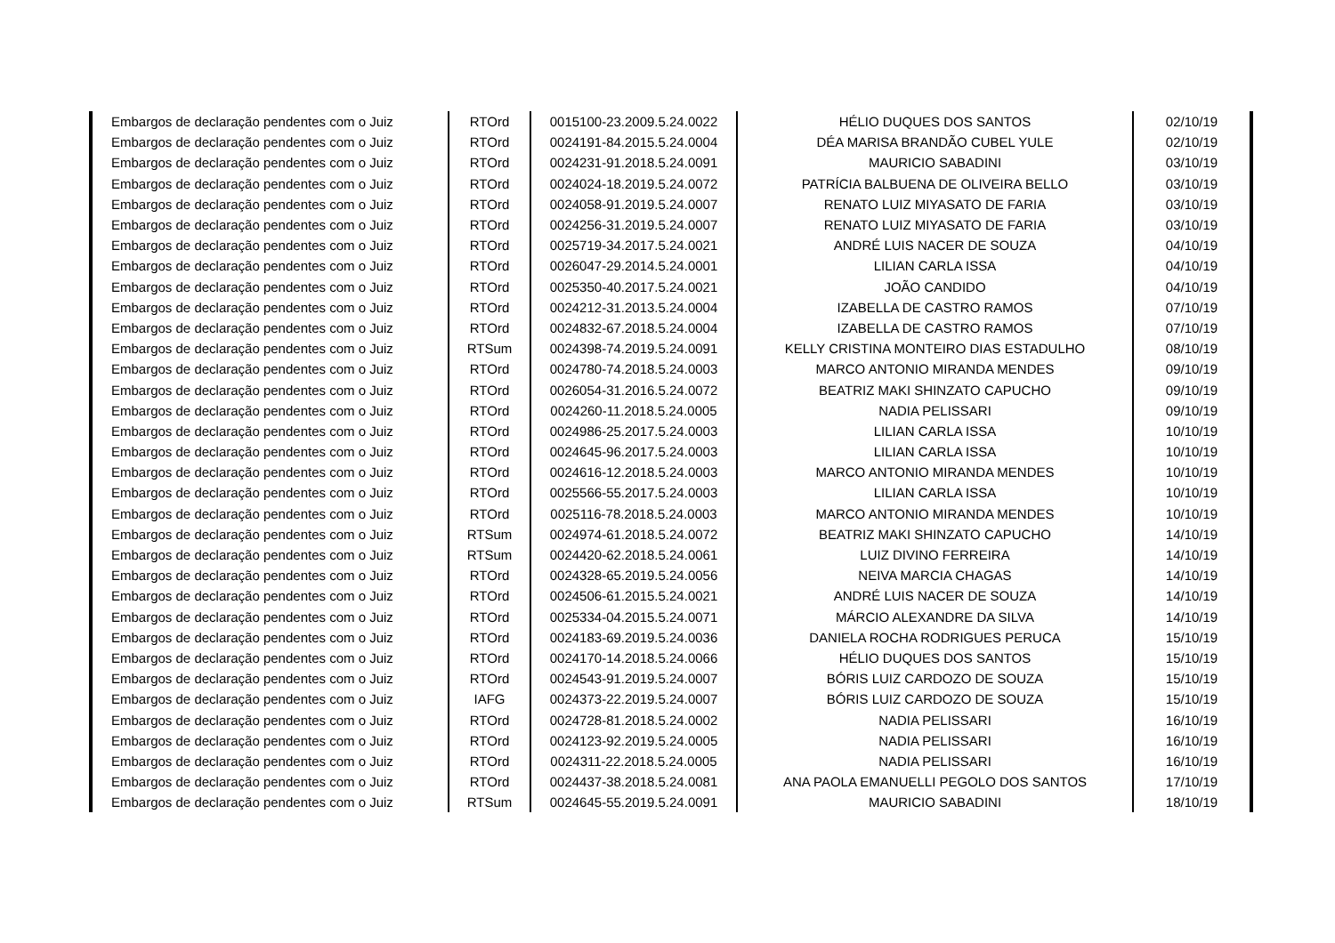| Embargos de declaração pendentes com o Juiz | RTOrd | 0015100-23.2009.5.24.0022 | HÉLIO DUQUES DOS SANTOS | 02/10/19 |
| Embargos de declaração pendentes com o Juiz | RTOrd | 0024191-84.2015.5.24.0004 | DÉA MARISA BRANDÃO CUBEL YULE | 02/10/19 |
| Embargos de declaração pendentes com o Juiz | RTOrd | 0024231-91.2018.5.24.0091 | MAURICIO SABADINI | 03/10/19 |
| Embargos de declaração pendentes com o Juiz | RTOrd | 0024024-18.2019.5.24.0072 | PATRÍCIA BALBUENA DE OLIVEIRA BELLO | 03/10/19 |
| Embargos de declaração pendentes com o Juiz | RTOrd | 0024058-91.2019.5.24.0007 | RENATO LUIZ MIYASATO DE FARIA | 03/10/19 |
| Embargos de declaração pendentes com o Juiz | RTOrd | 0024256-31.2019.5.24.0007 | RENATO LUIZ MIYASATO DE FARIA | 03/10/19 |
| Embargos de declaração pendentes com o Juiz | RTOrd | 0025719-34.2017.5.24.0021 | ANDRÉ LUIS NACER DE SOUZA | 04/10/19 |
| Embargos de declaração pendentes com o Juiz | RTOrd | 0026047-29.2014.5.24.0001 | LILIAN CARLA ISSA | 04/10/19 |
| Embargos de declaração pendentes com o Juiz | RTOrd | 0025350-40.2017.5.24.0021 | JOÃO CANDIDO | 04/10/19 |
| Embargos de declaração pendentes com o Juiz | RTOrd | 0024212-31.2013.5.24.0004 | IZABELLA DE CASTRO RAMOS | 07/10/19 |
| Embargos de declaração pendentes com o Juiz | RTOrd | 0024832-67.2018.5.24.0004 | IZABELLA DE CASTRO RAMOS | 07/10/19 |
| Embargos de declaração pendentes com o Juiz | RTSum | 0024398-74.2019.5.24.0091 | KELLY CRISTINA MONTEIRO DIAS ESTADULHO | 08/10/19 |
| Embargos de declaração pendentes com o Juiz | RTOrd | 0024780-74.2018.5.24.0003 | MARCO ANTONIO MIRANDA MENDES | 09/10/19 |
| Embargos de declaração pendentes com o Juiz | RTOrd | 0026054-31.2016.5.24.0072 | BEATRIZ MAKI SHINZATO CAPUCHO | 09/10/19 |
| Embargos de declaração pendentes com o Juiz | RTOrd | 0024260-11.2018.5.24.0005 | NADIA PELISSARI | 09/10/19 |
| Embargos de declaração pendentes com o Juiz | RTOrd | 0024986-25.2017.5.24.0003 | LILIAN CARLA ISSA | 10/10/19 |
| Embargos de declaração pendentes com o Juiz | RTOrd | 0024645-96.2017.5.24.0003 | LILIAN CARLA ISSA | 10/10/19 |
| Embargos de declaração pendentes com o Juiz | RTOrd | 0024616-12.2018.5.24.0003 | MARCO ANTONIO MIRANDA MENDES | 10/10/19 |
| Embargos de declaração pendentes com o Juiz | RTOrd | 0025566-55.2017.5.24.0003 | LILIAN CARLA ISSA | 10/10/19 |
| Embargos de declaração pendentes com o Juiz | RTOrd | 0025116-78.2018.5.24.0003 | MARCO ANTONIO MIRANDA MENDES | 10/10/19 |
| Embargos de declaração pendentes com o Juiz | RTSum | 0024974-61.2018.5.24.0072 | BEATRIZ MAKI SHINZATO CAPUCHO | 14/10/19 |
| Embargos de declaração pendentes com o Juiz | RTSum | 0024420-62.2018.5.24.0061 | LUIZ DIVINO FERREIRA | 14/10/19 |
| Embargos de declaração pendentes com o Juiz | RTOrd | 0024328-65.2019.5.24.0056 | NEIVA MARCIA CHAGAS | 14/10/19 |
| Embargos de declaração pendentes com o Juiz | RTOrd | 0024506-61.2015.5.24.0021 | ANDRÉ LUIS NACER DE SOUZA | 14/10/19 |
| Embargos de declaração pendentes com o Juiz | RTOrd | 0025334-04.2015.5.24.0071 | MÁRCIO ALEXANDRE DA SILVA | 14/10/19 |
| Embargos de declaração pendentes com o Juiz | RTOrd | 0024183-69.2019.5.24.0036 | DANIELA ROCHA RODRIGUES PERUCA | 15/10/19 |
| Embargos de declaração pendentes com o Juiz | RTOrd | 0024170-14.2018.5.24.0066 | HÉLIO DUQUES DOS SANTOS | 15/10/19 |
| Embargos de declaração pendentes com o Juiz | RTOrd | 0024543-91.2019.5.24.0007 | BÓRIS LUIZ CARDOZO DE SOUZA | 15/10/19 |
| Embargos de declaração pendentes com o Juiz | IAFG | 0024373-22.2019.5.24.0007 | BÓRIS LUIZ CARDOZO DE SOUZA | 15/10/19 |
| Embargos de declaração pendentes com o Juiz | RTOrd | 0024728-81.2018.5.24.0002 | NADIA PELISSARI | 16/10/19 |
| Embargos de declaração pendentes com o Juiz | RTOrd | 0024123-92.2019.5.24.0005 | NADIA PELISSARI | 16/10/19 |
| Embargos de declaração pendentes com o Juiz | RTOrd | 0024311-22.2018.5.24.0005 | NADIA PELISSARI | 16/10/19 |
| Embargos de declaração pendentes com o Juiz | RTOrd | 0024437-38.2018.5.24.0081 | ANA PAOLA EMANUELLI PEGOLO DOS SANTOS | 17/10/19 |
| Embargos de declaração pendentes com o Juiz | RTSum | 0024645-55.2019.5.24.0091 | MAURICIO SABADINI | 18/10/19 |